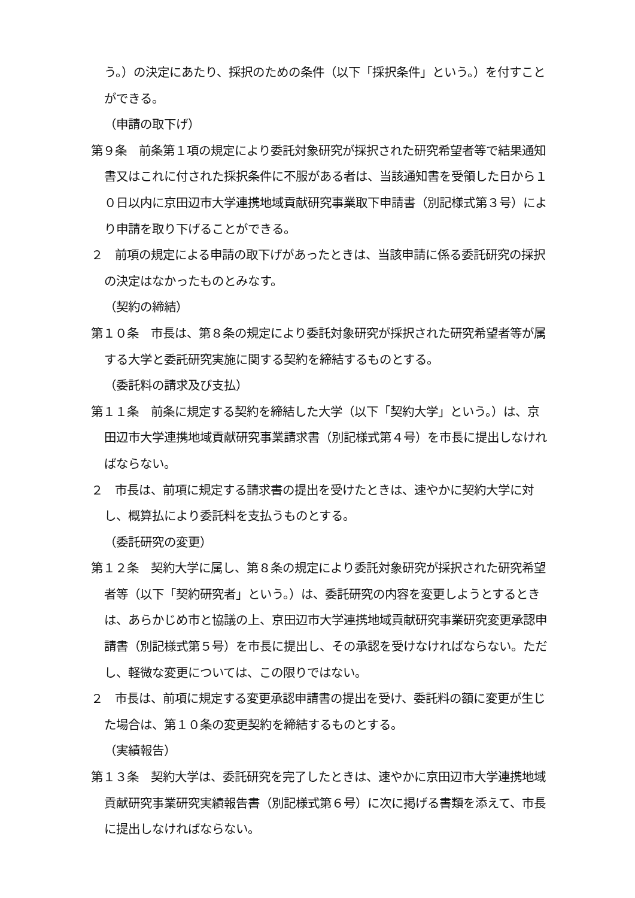う。）の決定にあたり、採択のための条件（以下「採択条件」という。）を付すことができる。
（申請の取下げ）
第９条　前条第１項の規定により委託対象研究が採択された研究希望者等で結果通知書又はこれに付された採択条件に不服がある者は、当該通知書を受領した日から１０日以内に京田辺市大学連携地域貢献研究事業取下申請書（別記様式第３号）により申請を取り下げることができる。
２　前項の規定による申請の取下げがあったときは、当該申請に係る委託研究の採択の決定はなかったものとみなす。
（契約の締結）
第１０条　市長は、第８条の規定により委託対象研究が採択された研究希望者等が属する大学と委託研究実施に関する契約を締結するものとする。
（委託料の請求及び支払）
第１１条　前条に規定する契約を締結した大学（以下「契約大学」という。）は、京田辺市大学連携地域貢献研究事業請求書（別記様式第４号）を市長に提出しなければならない。
２　市長は、前項に規定する請求書の提出を受けたときは、速やかに契約大学に対し、概算払により委託料を支払うものとする。
（委託研究の変更）
第１２条　契約大学に属し、第８条の規定により委託対象研究が採択された研究希望者等（以下「契約研究者」という。）は、委託研究の内容を変更しようとするときは、あらかじめ市と協議の上、京田辺市大学連携地域貢献研究事業研究変更承認申請書（別記様式第５号）を市長に提出し、その承認を受けなければならない。ただし、軽微な変更については、この限りではない。
２　市長は、前項に規定する変更承認申請書の提出を受け、委託料の額に変更が生じた場合は、第１０条の変更契約を締結するものとする。
（実績報告）
第１３条　契約大学は、委託研究を完了したときは、速やかに京田辺市大学連携地域貢献研究事業研究実績報告書（別記様式第６号）に次に掲げる書類を添えて、市長に提出しなければならない。